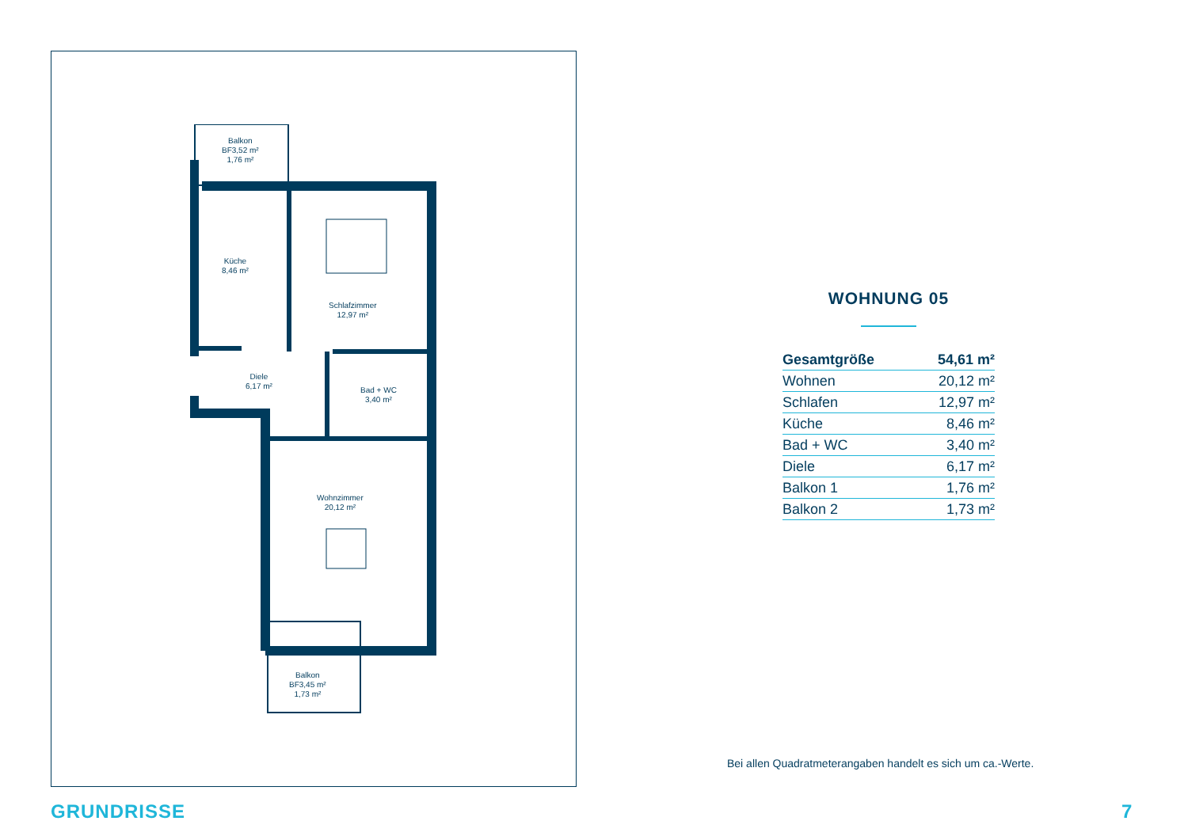Balkon
BF3,52 m²
1,76 m²
Küche
8,46 m²
Schlafzimmer
12,97 m²
Diele
6,17 m²
Bad + WC
3,40 m²
Wohnzimmer
20,12 m²
Balkon
BF3,45 m²
1,73 m²
WOHNUNG 05
| Gesamtgröße | 54,61 m² |
| Wohnen | 20,12 m² |
| Schlafen | 12,97 m² |
| Küche | 8,46 m² |
| Bad + WC | 3,40 m² |
| Diele | 6,17 m² |
| Balkon 1 | 1,76 m² |
| Balkon 2 | 1,73 m² |
Bei allen Quadratmeterangaben handelt es sich um ca.-Werte.
GRUNDRISSE 7